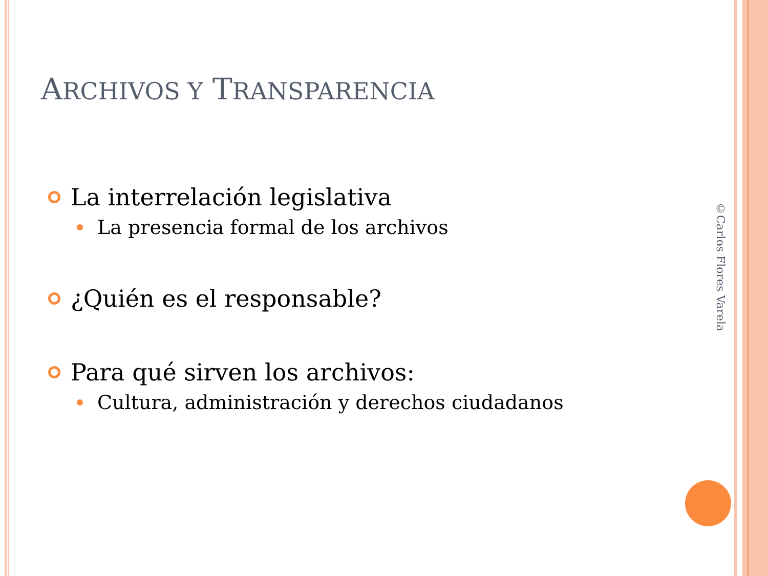ARCHIVOS Y TRANSPARENCIA
La interrelación legislativa
La presencia formal de los archivos
¿Quién es el responsable?
Para qué sirven los archivos:
Cultura, administración y derechos ciudadanos
©Carlos Flores Varela